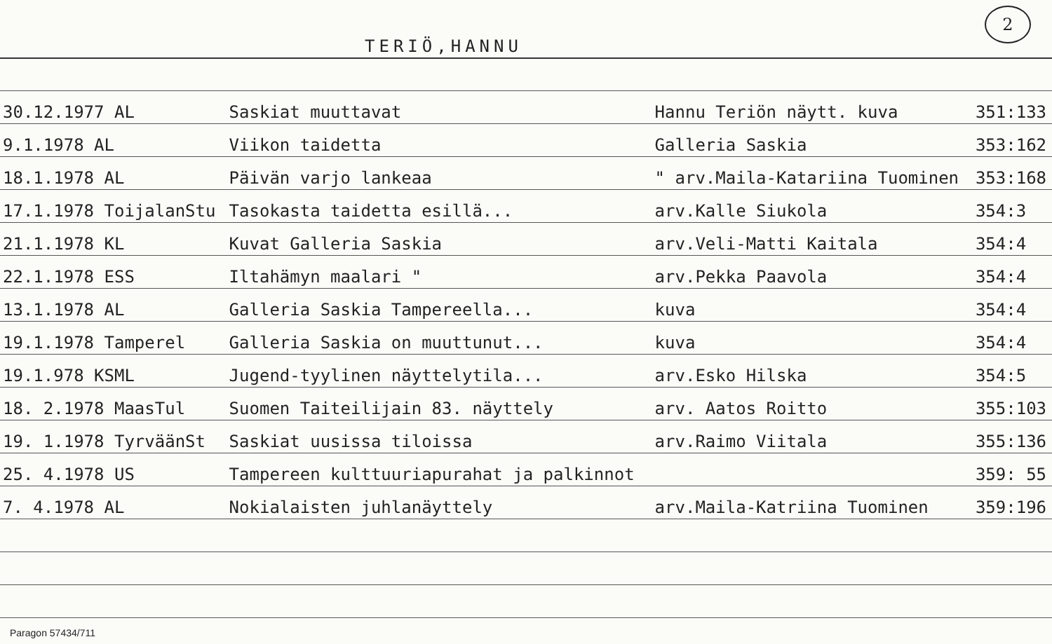TERIÖ,HANNU
2
| 30.12.1977 AL | Saskiat muuttavat | Hannu Teriön näytt. kuva | 351:133 |
| 9.1.1978 AL | Viikon taidetta | Galleria Saskia | 353:162 |
| 18.1.1978 AL | Päivän varjo lankeaa | " arv.Maila-Katariina Tuominen | 353:168 |
| 17.1.1978 ToijalanStu | Tasokasta taidetta esillä... | arv.Kalle Siukola | 354:3 |
| 21.1.1978 KL | Kuvat Galleria Saskia | arv.Veli-Matti Kaitala | 354:4 |
| 22.1.1978 ESS | Iltahämyn maalari " | arv.Pekka Paavola | 354:4 |
| 13.1.1978 AL | Galleria Saskia Tampereella... | kuva | 354:4 |
| 19.1.1978 Tamperel | Galleria Saskia on muuttunut... | kuva | 354:4 |
| 19.1.978 KSML | Jugend-tyylinen näyttelytila... | arv.Esko Hilska | 354:5 |
| 18. 2.1978 MaasTul | Suomen Taiteilijain 83. näyttely | arv. Aatos Roitto | 355:103 |
| 19. 1.1978 TyrväänSt | Saskiat uusissa tiloissa | arv.Raimo Viitala | 355:136 |
| 25. 4.1978 US | Tampereen kulttuuriapurahat ja palkinnot | | 359: 55 |
| 7. 4.1978 AL | Nokialaisten juhlanäyttely | arv.Maila-Katriina Tuominen | 359:196 |
Paragon 57434/711